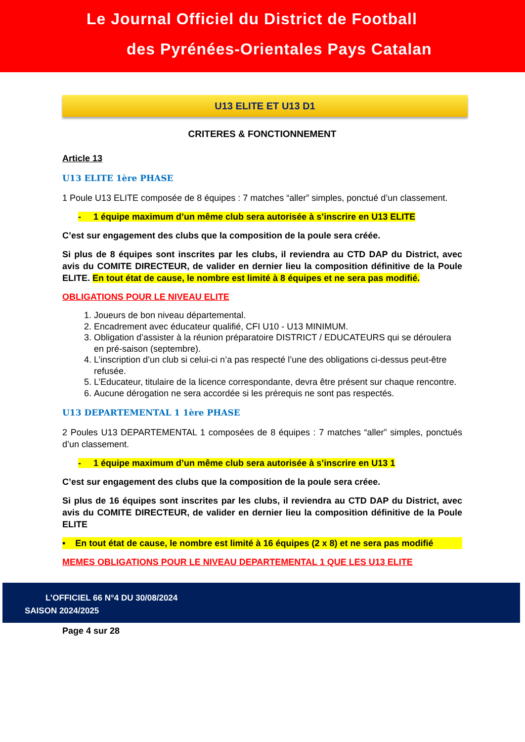Le Journal Officiel du District de Football
des Pyrénées-Orientales Pays Catalan
U13 ELITE ET U13 D1
CRITERES & FONCTIONNEMENT
Article 13
U13 ELITE 1ère PHASE
1 Poule U13 ELITE composée de 8 équipes : 7 matches “aller” simples, ponctué d’un classement.
- 1 équipe maximum d’un même club sera autorisée à s’inscrire en U13 ELITE
C’est sur engagement des clubs que la composition de la poule sera créée.
Si plus de 8 équipes sont inscrites par les clubs, il reviendra au CTD DAP du District, avec avis du COMITE DIRECTEUR, de valider en dernier lieu la composition définitive de la Poule ELITE. En tout état de cause, le nombre est limité à 8 équipes et ne sera pas modifié.
OBLIGATIONS POUR LE NIVEAU ELITE
1. Joueurs de bon niveau départemental.
2. Encadrement avec éducateur qualifié, CFI U10 - U13 MINIMUM.
3. Obligation d’assister à la réunion préparatoire DISTRICT / EDUCATEURS qui se déroulera en pré-saison (septembre).
4. L’inscription d’un club si celui-ci n’a pas respecté l’une des obligations ci-dessus peut-être refusée.
5. L’Educateur, titulaire de la licence correspondante, devra être présent sur chaque rencontre.
6. Aucune dérogation ne sera accordée si les prérequis ne sont pas respectés.
U13 DEPARTEMENTAL 1 1ère PHASE
2 Poules U13 DEPARTEMENTAL 1 composées de 8 équipes : 7 matches “aller” simples, ponctués d’un classement.
- 1 équipe maximum d’un même club sera autorisée à s’inscrire en U13 1
C’est sur engagement des clubs que la composition de la poule sera créee.
Si plus de 16 équipes sont inscrites par les clubs, il reviendra au CTD DAP du District, avec avis du COMITE DIRECTEUR, de valider en dernier lieu la composition définitive de la Poule ELITE
• En tout état de cause, le nombre est limité à 16 équipes (2 x 8) et ne sera pas modifié
MEMES OBLIGATIONS POUR LE NIVEAU DEPARTEMENTAL 1 QUE LES U13 ELITE
L’OFFICIEL 66 N°4 DU 30/08/2024
SAISON 2024/2025
Page 4 sur 28